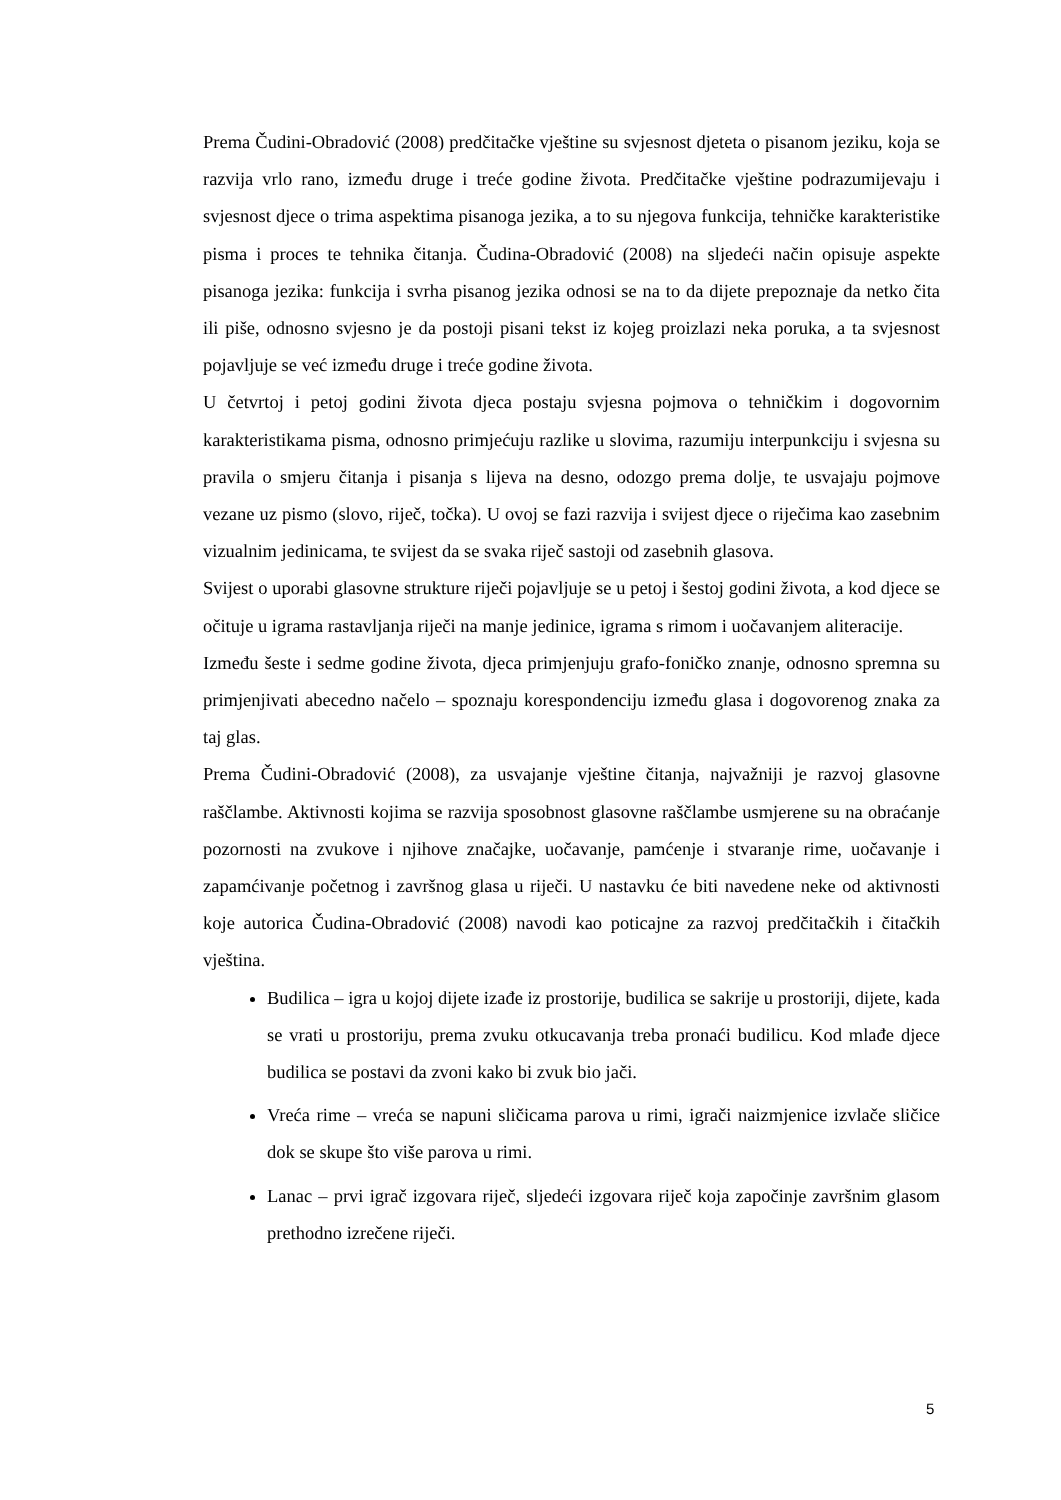Prema Čudini-Obradović (2008) predčitačke vještine su svjesnost djeteta o pisanom jeziku, koja se razvija vrlo rano, između druge i treće godine života. Predčitačke vještine podrazumijevaju i svjesnost djece o trima aspektima pisanoga jezika, a to su njegova funkcija, tehničke karakteristike pisma i proces te tehnika čitanja. Čudina-Obradović (2008) na sljedeći način opisuje aspekte pisanoga jezika: funkcija i svrha pisanog jezika odnosi se na to da dijete prepoznaje da netko čita ili piše, odnosno svjesno je da postoji pisani tekst iz kojeg proizlazi neka poruka, a ta svjesnost pojavljuje se već između druge i treće godine života.
U četvrtoj i petoj godini života djeca postaju svjesna pojmova o tehničkim i dogovornim karakteristikama pisma, odnosno primjećuju razlike u slovima, razumiju interpunkciju i svjesna su pravila o smjeru čitanja i pisanja s lijeva na desno, odozgo prema dolje, te usvajaju pojmove vezane uz pismo (slovo, riječ, točka). U ovoj se fazi razvija i svijest djece o riječima kao zasebnim vizualnim jedinicama, te svijest da se svaka riječ sastoji od zasebnih glasova.
Svijest o uporabi glasovne strukture riječi pojavljuje se u petoj i šestoj godini života, a kod djece se očituje u igrama rastavljanja riječi na manje jedinice, igrama s rimom i uočavanjem aliteracije.
Između šeste i sedme godine života, djeca primjenjuju grafo-foničko znanje, odnosno spremna su primjenjivati abecedno načelo – spoznaju korespondenciju između glasa i dogovorenog znaka za taj glas.
Prema Čudini-Obradović (2008), za usvajanje vještine čitanja, najvažniji je razvoj glasovne raščlambe. Aktivnosti kojima se razvija sposobnost glasovne raščlambe usmjerene su na obraćanje pozornosti na zvukove i njihove značajke, uočavanje, pamćenje i stvaranje rime, uočavanje i zapamćivanje početnog i završnog glasa u riječi. U nastavku će biti navedene neke od aktivnosti koje autorica Čudina-Obradović (2008) navodi kao poticajne za razvoj predčitačkih i čitačkih vještina.
Budilica – igra u kojoj dijete izađe iz prostorije, budilica se sakrije u prostoriji, dijete, kada se vrati u prostoriju, prema zvuku otkucavanja treba pronaći budilicu. Kod mlađe djece budilica se postavi da zvoni kako bi zvuk bio jači.
Vreća rime – vreća se napuni sličicama parova u rimi, igrači naizmjenice izvlače sličice dok se skupe što više parova u rimi.
Lanac – prvi igrač izgovara riječ, sljedeći izgovara riječ koja započinje završnim glasom prethodno izrečene riječi.
5